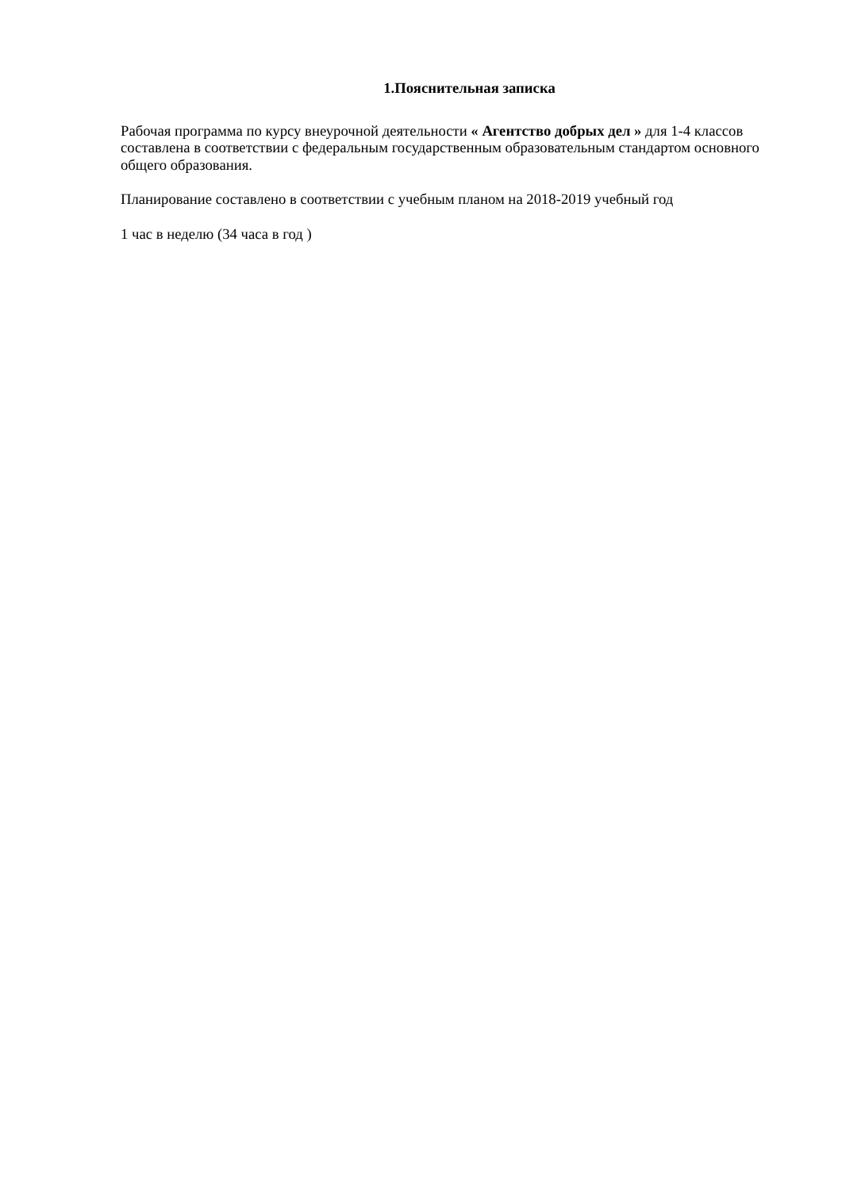1.Пояснительная записка
Рабочая программа по курсу внеурочной деятельности « Агентство добрых дел » для 1-4 классов составлена в соответствии с федеральным государственным образовательным стандартом основного общего образования.
Планирование составлено в соответствии с учебным планом на 2018-2019 учебный год
1 час в неделю (34 часа в год )